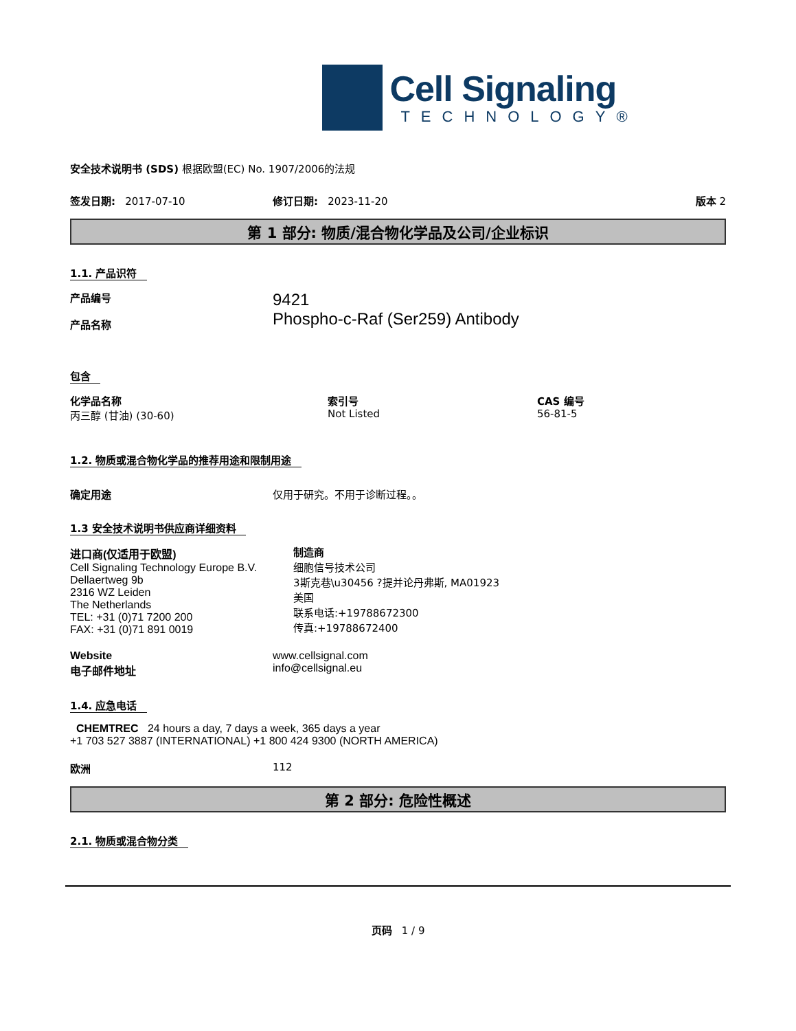Cell Signaling
TECHNOLOGY®
安全技术说明书 (SDS) 根据欧盟(EC) No. 1907/2006的法规
签发日期: 2017-07-10 修订日期: 2023-11-20 版本 2
第 1 部分: 物质/混合物化学品及公司/企业标识
1.1. 产品识符
产品编号
产品名称
9421
Phospho-c-Raf (Ser259) Antibody
包含
化学品名称
丙三醇 (甘油) (30-60)
索引号
Not Listed
CAS 编号
56-81-5
1.2. 物质或混合物化学品的推荐用途和限制用途
确定用途 仅用于研究。不用于诊断过程。。
1.3 安全技术说明书供应商详细资料
进口商(仅适用于欧盟)
Cell Signaling Technology Europe B.V.
Dellaertweg 9b
2316 WZ Leiden
The Netherlands
TEL: +31 (0)71 7200 200
FAX: +31 (0)71 891 0019
制造商
细胞信号技术公司
3斯克巷\u30456 ?提并论丹弗斯, MA01923
美国
联系电话:+19788672300
传真:+19788672400
Website
电子邮件地址
www.cellsignal.com
info@cellsignal.eu
1.4. 应急电话
CHEMTREC 24 hours a day, 7 days a week, 365 days a year
+1 703 527 3887 (INTERNATIONAL) +1 800 424 9300 (NORTH AMERICA)
欧洲 112
第 2 部分: 危险性概述
2.1. 物质或混合物分类
页码 1 / 9